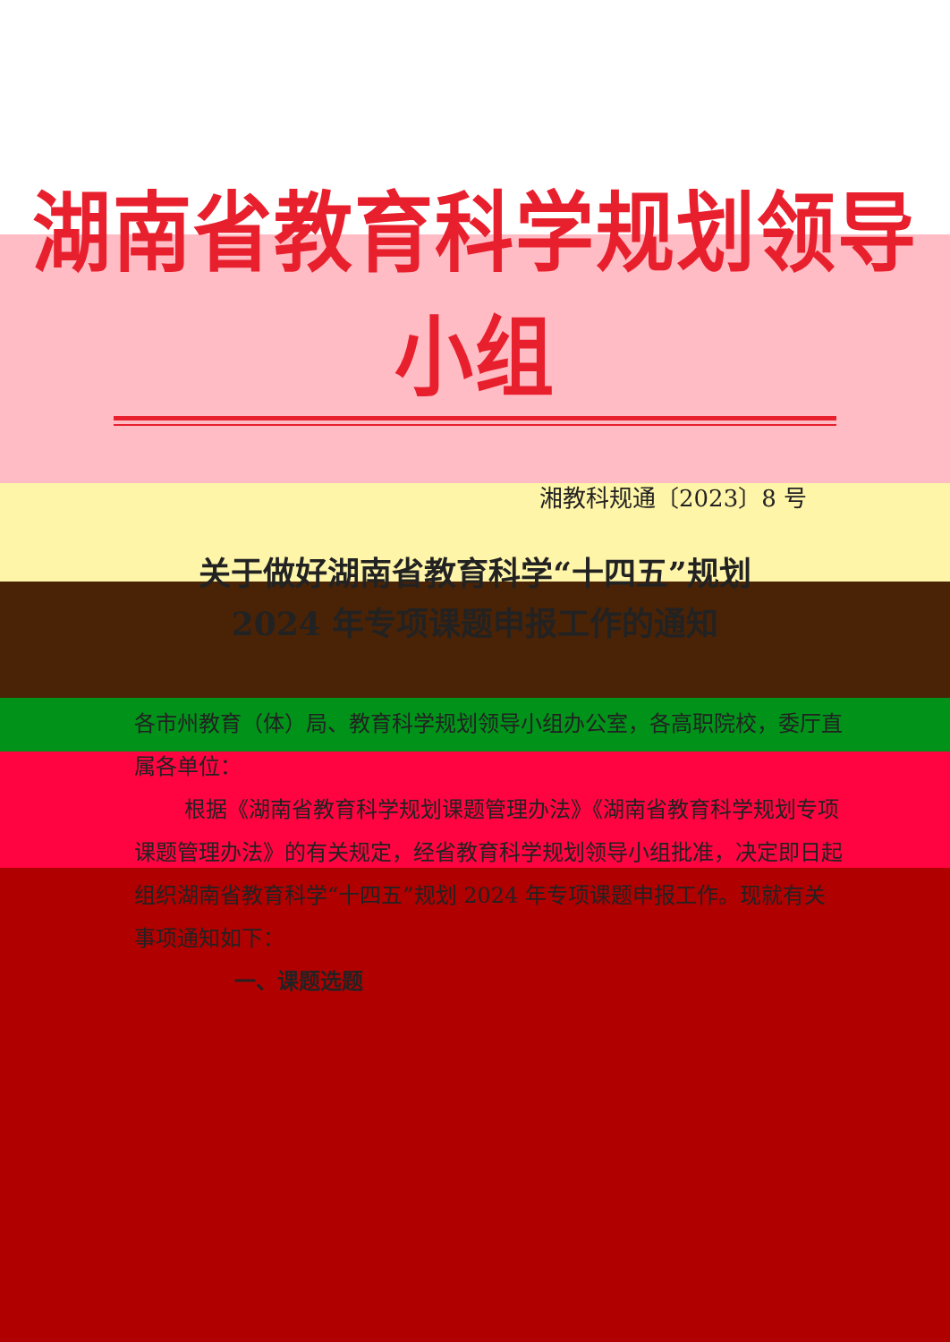湖南省教育科学规划领导小组
湘教科规通〔2023〕8 号
关于做好湖南省教育科学“十四五”规划
2024 年专项课题申报工作的通知
各市州教育（体）局、教育科学规划领导小组办公室，各高职院校，委厅直属各单位：
根据《湖南省教育科学规划课题管理办法》《湖南省教育科学规划专项课题管理办法》的有关规定，经省教育科学规划领导小组批准，决定即日起组织湖南省教育科学“十四五”规划 2024 年专项课题申报工作。现就有关事项通知如下：
一、课题选题